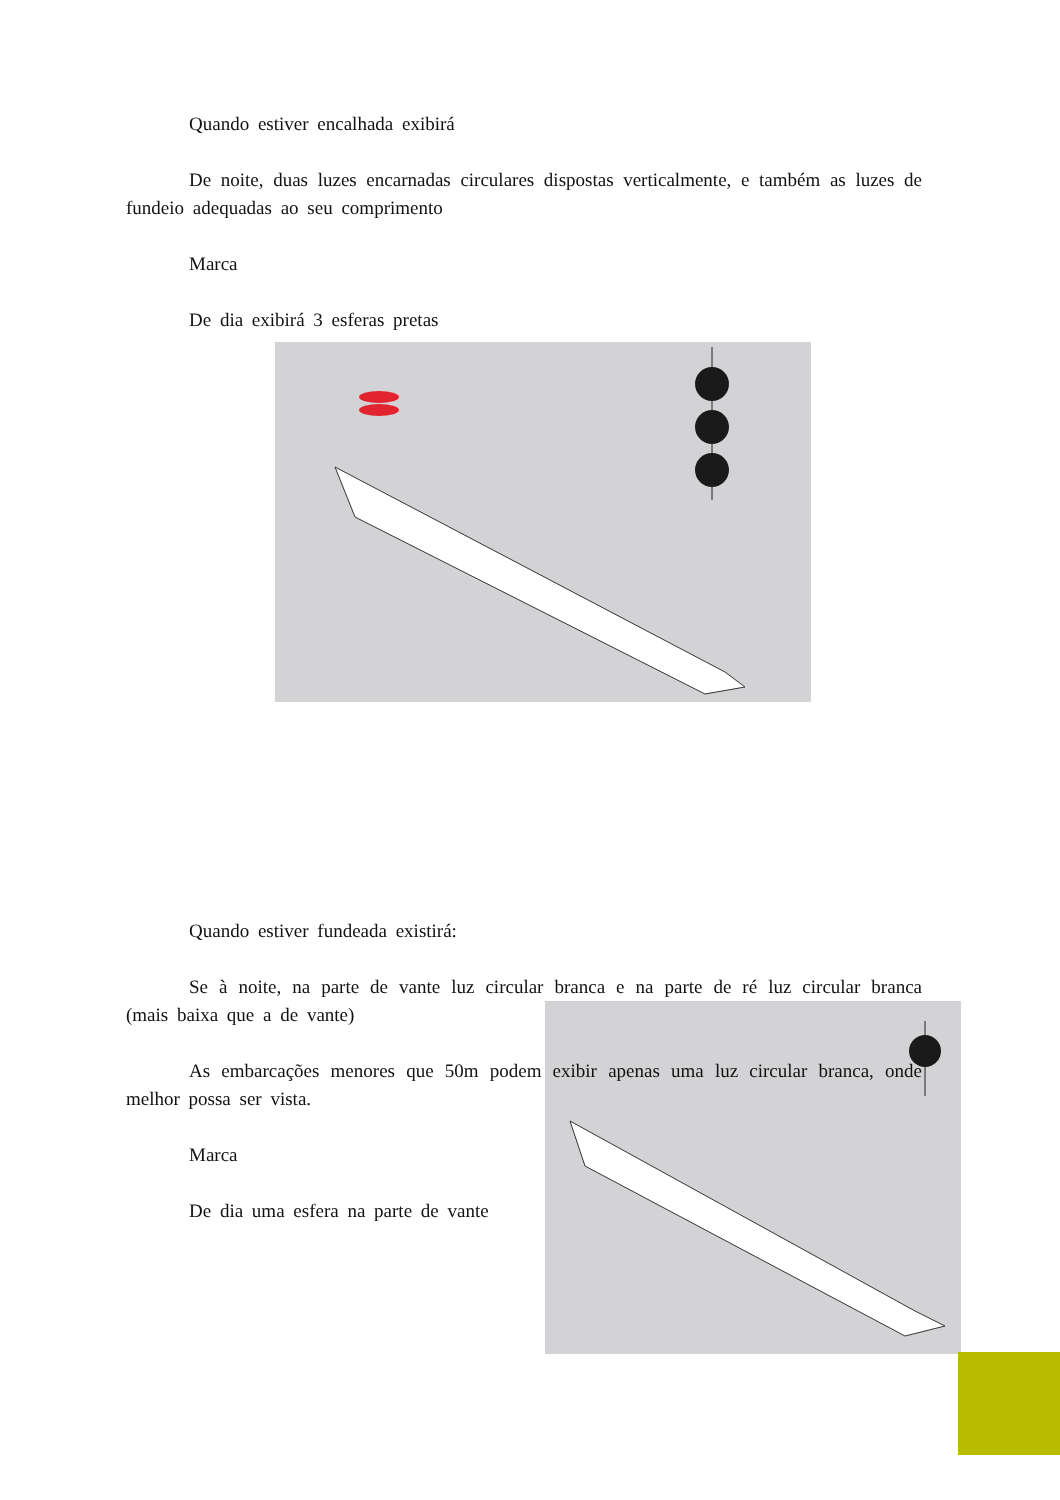Quando estiver encalhada exibirá
De noite, duas luzes encarnadas circulares dispostas verticalmente, e também as luzes de fundeio adequadas ao seu comprimento
Marca
De dia exibirá 3 esferas pretas
Quando estiver fundeada existirá:
Se à noite, na parte de vante luz circular branca e na parte de ré luz circular branca (mais baixa que a de vante)
As embarcações menores que 50m podem exibir apenas uma luz circular branca, onde melhor possa ser vista.
Marca
De dia uma esfera na parte de vante